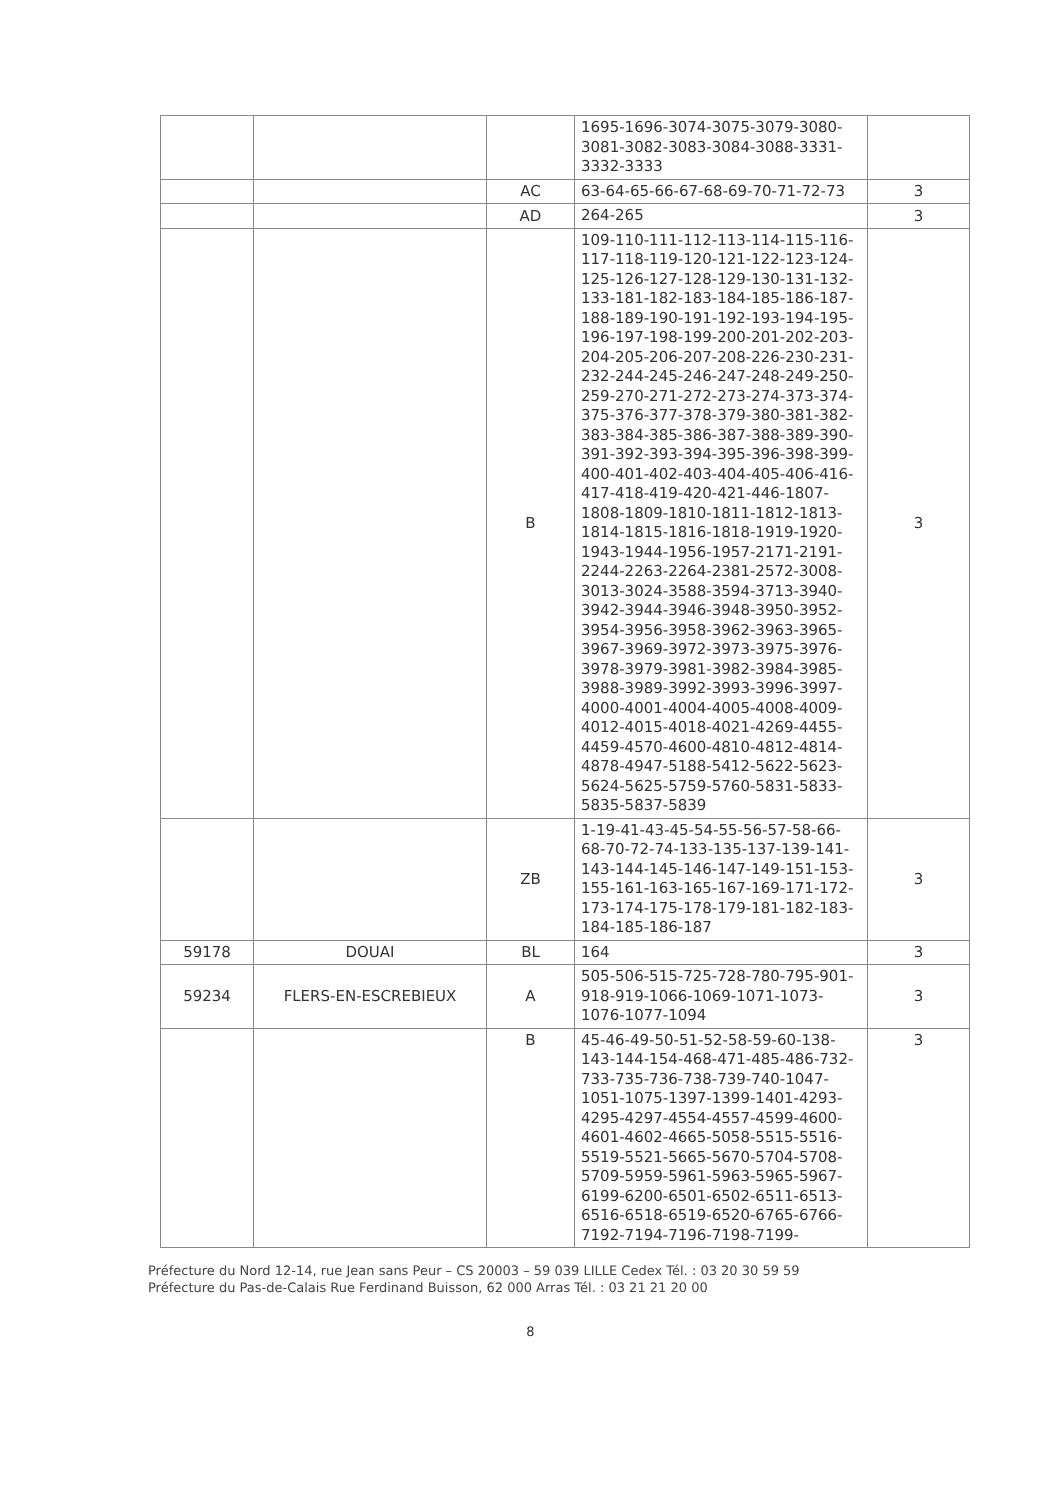| | | | 1695-1696-3074-3075-3079-3080-3081-3082-3083-3084-3088-3331-3332-3333 | |
| | | AC | 63-64-65-66-67-68-69-70-71-72-73 | 3 |
| | | AD | 264-265 | 3 |
| | | B | 109-110-111-112-113-114-115-116-117-118-119-120-121-122-123-124-125-126-127-128-129-130-131-132-133-181-182-183-184-185-186-187-188-189-190-191-192-193-194-195-196-197-198-199-200-201-202-203-204-205-206-207-208-226-230-231-232-244-245-246-247-248-249-250-259-270-271-272-273-274-373-374-375-376-377-378-379-380-381-382-383-384-385-386-387-388-389-390-391-392-393-394-395-396-398-399-400-401-402-403-404-405-406-416-417-418-419-420-421-446-1807-1808-1809-1810-1811-1812-1813-1814-1815-1816-1818-1919-1920-1943-1944-1956-1957-2171-2191-2244-2263-2264-2381-2572-3008-3013-3024-3588-3594-3713-3940-3942-3944-3946-3948-3950-3952-3954-3956-3958-3962-3963-3965-3967-3969-3972-3973-3975-3976-3978-3979-3981-3982-3984-3985-3988-3989-3992-3993-3996-3997-4000-4001-4004-4005-4008-4009-4012-4015-4018-4021-4269-4455-4459-4570-4600-4810-4812-4814-4878-4947-5188-5412-5622-5623-5624-5625-5759-5760-5831-5833-5835-5837-5839 | 3 |
| | | ZB | 1-19-41-43-45-54-55-56-57-58-66-68-70-72-74-133-135-137-139-141-143-144-145-146-147-149-151-153-155-161-163-165-167-169-171-172-173-174-175-178-179-181-182-183-184-185-186-187 | 3 |
| 59178 | DOUAI | BL | 164 | 3 |
| 59234 | FLERS-EN-ESCREBIEUX | A | 505-506-515-725-728-780-795-901-918-919-1066-1069-1071-1073-1076-1077-1094 | 3 |
| | | B | 45-46-49-50-51-52-58-59-60-138-143-144-154-468-471-485-486-732-733-735-736-738-739-740-1047-1051-1075-1397-1399-1401-4293-4295-4297-4554-4557-4599-4600-4601-4602-4665-5058-5515-5516-5519-5521-5665-5670-5704-5708-5709-5959-5961-5963-5965-5967-6199-6200-6501-6502-6511-6513-6516-6518-6519-6520-6765-6766-7192-7194-7196-7198-7199- | 3 |
Préfecture du Nord 12-14, rue Jean sans Peur – CS 20003 – 59 039 LILLE Cedex Tél. : 03 20 30 59 59
Préfecture du Pas-de-Calais Rue Ferdinand Buisson, 62 000 Arras Tél. : 03 21 21 20 00
8